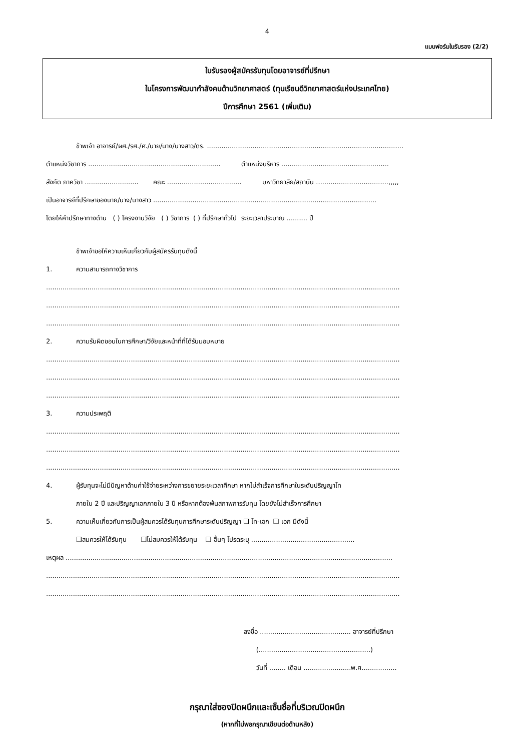4
แบบฟอร์มใบรับรอง (2/2)
ใบรับรองผู้สมัครรับทุนโดยอาจารย์ที่ปรึกษา
ในโครงการพัฒนากำลังคนด้านวิทยาศาสตร์ (ทุนเรียนดีวิทยาศาสตร์แห่งประเทศไทย)
ปีการศึกษา 2561 (เพิ่มเติม)
ข้าพเจ้า อาจารย์/ผศ./รศ./ศ./นาย/นาง/นางสาว/ดร. ...............................................................................................
ตำแหน่งวิชาการ ................................................................ ตำแหน่งบริหาร ....................................................
สังกัด ภาควิชา .......................... คณะ .................................... มหาวิทยาลัย/สถาบัน ...................................,,,,,
เป็นอาจารย์ที่ปรึกษาของนาย/นาง/นางสาว ............................................................................................................
โดยให้คำปรึกษาทางด้าน ( ) โครงงานวิจัย ( ) วิชาการ ( ) ที่ปรึกษาทั่วไป ระยะเวลาประมาณ .......... ปี
ข้าพเจ้าขอให้ความเห็นเกี่ยวกับผู้สมัครรับทุนดังนี้
1. ความสามารถทางวิชาการ
...........................................................................................................................................................................
...........................................................................................................................................................................
...........................................................................................................................................................................
2. ความรับผิดชอบในการศึกษา/วิจัยและหน้าที่ที่ได้รับมอบหมาย
...........................................................................................................................................................................
...........................................................................................................................................................................
...........................................................................................................................................................................
3. ความประพฤติ
...........................................................................................................................................................................
...........................................................................................................................................................................
...........................................................................................................................................................................
4. ผู้รับทุนจะไม่มีปัญหาด้านค่าใช้จ่ายระหว่างการขยายระยะเวลาศึกษา หากไม่สำเร็จการศึกษาในระดับปริญญาโท
ภายใน 2 ปี และปริญญาเอกภายใน 3 ปี หรือหากต้องพ้นสภาพการรับทุน โดยยังไม่สำเร็จการศึกษา
5. ความเห็นเกี่ยวกับการเป็นผู้สมควรได้รับทุนการศึกษาระดับปริญญา ❑ โท-เอก ❑ เอก มีดังนี้
❑สมควรให้ได้รับทุน ❑ไม่สมควรให้ได้รับทุน ❑ อื่นๆ โปรดระบุ ..................................................
เหตุผล ..............................................................................................................................................................
...........................................................................................................................................................................
...........................................................................................................................................................................
ลงชื่อ ............................................ อาจารย์ที่ปรึกษา
(......................................................)
วันที่ ........ เดือน .......................พ.ศ.................
กรุณาใส่ซองปิดผนึกและเซ็นชื่อที่บริเวณปิดผนึก
(หากที่ไม่พอกรุณาเขียนต่อด้านหลัง)